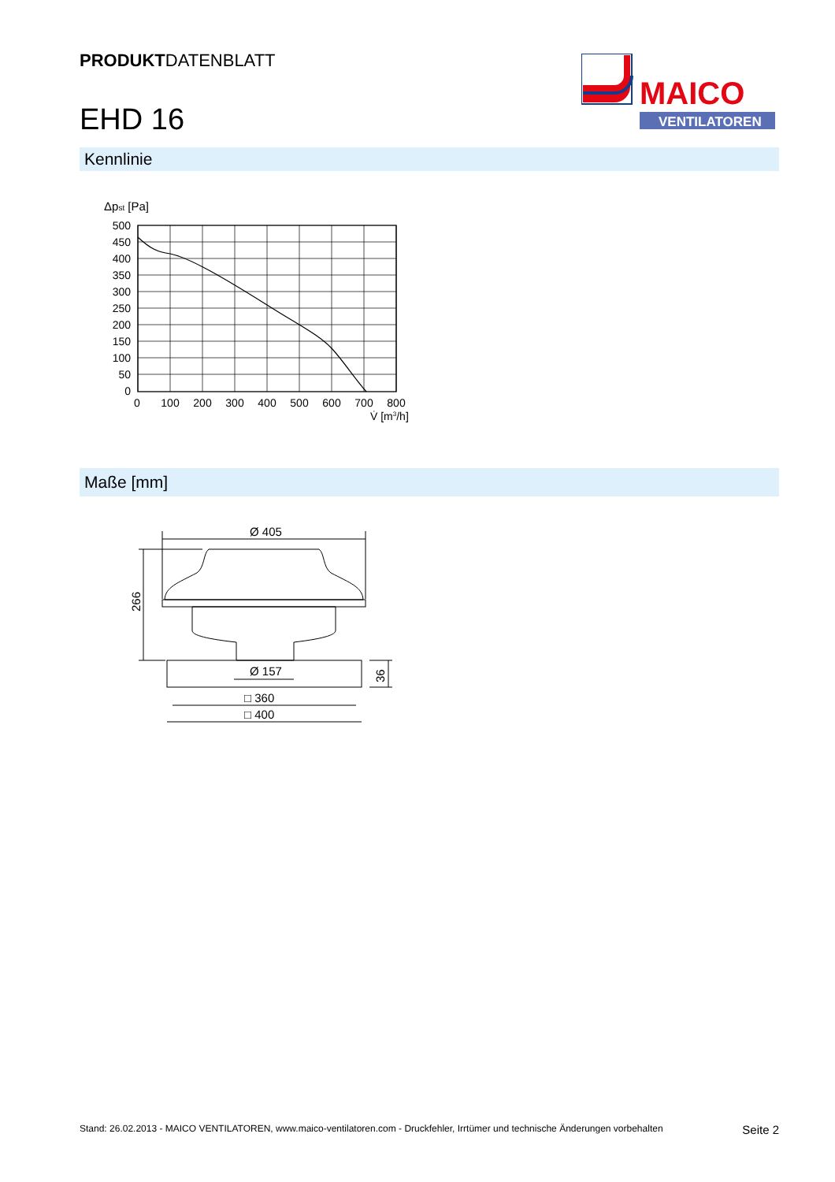PRODUKTDATENBLATT
EHD 16
MAICO
VENTILATOREN
Kennlinie
Δpst [Pa]
500
450
400
350
300
250
200
150
100
50
0
0
100
200
300
400
500
600
700
800
V̇ [m3/h]
Maße [mm]
Ø 405
266
Ø 157
36
□ 360
□ 400
Stand: 26.02.2013 - MAICO VENTILATOREN, www.maico-ventilatoren.com - Druckfehler, Irrtümer und technische Änderungen vorbehalten Seite 2